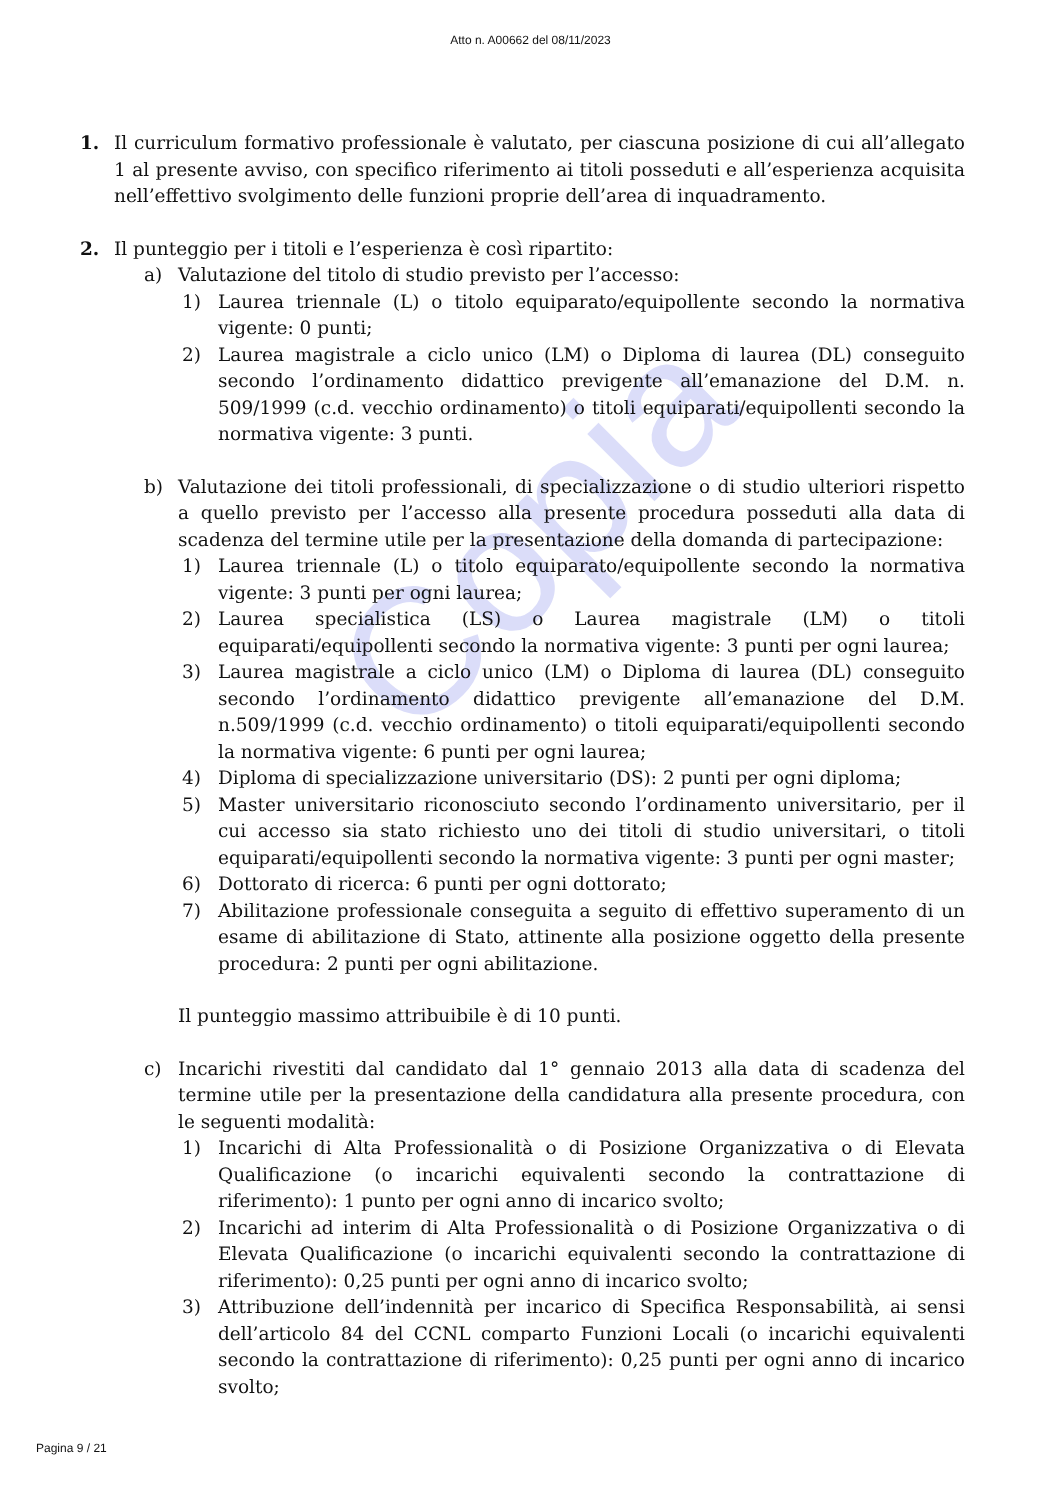Copia
Atto n. A00662 del 08/11/2023
1. Il curriculum formativo professionale è valutato, per ciascuna posizione di cui all’allegato 1 al presente avviso, con specifico riferimento ai titoli posseduti e all’esperienza acquisita nell’effettivo svolgimento delle funzioni proprie dell’area di inquadramento.
2. Il punteggio per i titoli e l’esperienza è così ripartito:
a) Valutazione del titolo di studio previsto per l’accesso:
1) Laurea triennale (L) o titolo equiparato/equipollente secondo la normativa vigente: 0 punti;
2) Laurea magistrale a ciclo unico (LM) o Diploma di laurea (DL) conseguito secondo l’ordinamento didattico previgente all’emanazione del D.M. n. 509/1999 (c.d. vecchio ordinamento) o titoli equiparati/equipollenti secondo la normativa vigente: 3 punti.
b) Valutazione dei titoli professionali, di specializzazione o di studio ulteriori rispetto a quello previsto per l’accesso alla presente procedura posseduti alla data di scadenza del termine utile per la presentazione della domanda di partecipazione:
1) Laurea triennale (L) o titolo equiparato/equipollente secondo la normativa vigente: 3 punti per ogni laurea;
2) Laurea specialistica (LS) o Laurea magistrale (LM) o titoli equiparati/equipollenti secondo la normativa vigente: 3 punti per ogni laurea;
3) Laurea magistrale a ciclo unico (LM) o Diploma di laurea (DL) conseguito secondo l’ordinamento didattico previgente all’emanazione del D.M. n.509/1999 (c.d. vecchio ordinamento) o titoli equiparati/equipollenti secondo la normativa vigente: 6 punti per ogni laurea;
4) Diploma di specializzazione universitario (DS): 2 punti per ogni diploma;
5) Master universitario riconosciuto secondo l’ordinamento universitario, per il cui accesso sia stato richiesto uno dei titoli di studio universitari, o titoli equiparati/equipollenti secondo la normativa vigente: 3 punti per ogni master;
6) Dottorato di ricerca: 6 punti per ogni dottorato;
7) Abilitazione professionale conseguita a seguito di effettivo superamento di un esame di abilitazione di Stato, attinente alla posizione oggetto della presente procedura: 2 punti per ogni abilitazione.
Il punteggio massimo attribuibile è di 10 punti.
c) Incarichi rivestiti dal candidato dal 1° gennaio 2013 alla data di scadenza del termine utile per la presentazione della candidatura alla presente procedura, con le seguenti modalità:
1) Incarichi di Alta Professionalità o di Posizione Organizzativa o di Elevata Qualificazione (o incarichi equivalenti secondo la contrattazione di riferimento): 1 punto per ogni anno di incarico svolto;
2) Incarichi ad interim di Alta Professionalità o di Posizione Organizzativa o di Elevata Qualificazione (o incarichi equivalenti secondo la contrattazione di riferimento): 0,25 punti per ogni anno di incarico svolto;
3) Attribuzione dell’indennità per incarico di Specifica Responsabilità, ai sensi dell’articolo 84 del CCNL comparto Funzioni Locali (o incarichi equivalenti secondo la contrattazione di riferimento): 0,25 punti per ogni anno di incarico svolto;
Pagina 9 / 21